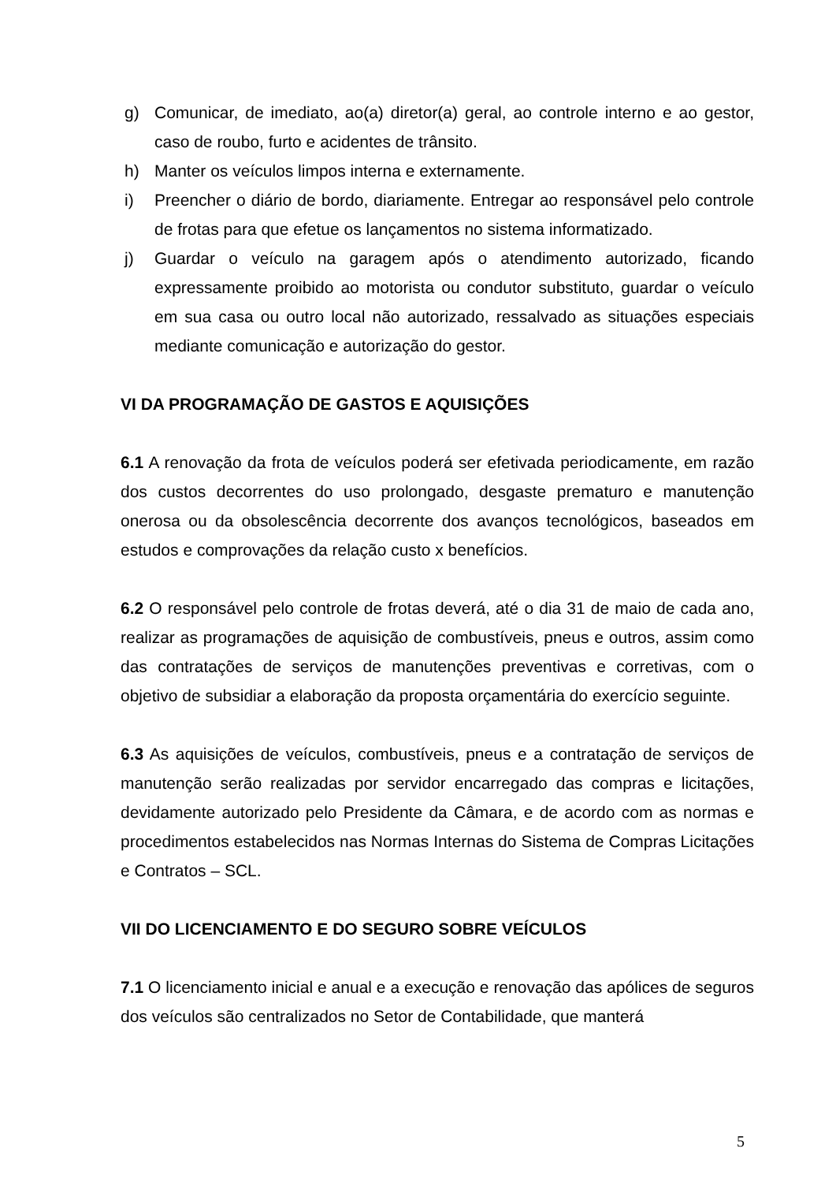g) Comunicar, de imediato, ao(a) diretor(a) geral, ao controle interno e ao gestor, caso de roubo, furto e acidentes de trânsito.
h) Manter os veículos limpos interna e externamente.
i) Preencher o diário de bordo, diariamente. Entregar ao responsável pelo controle de frotas para que efetue os lançamentos no sistema informatizado.
j) Guardar o veículo na garagem após o atendimento autorizado, ficando expressamente proibido ao motorista ou condutor substituto, guardar o veículo em sua casa ou outro local não autorizado, ressalvado as situações especiais mediante comunicação e autorização do gestor.
VI DA PROGRAMAÇÃO DE GASTOS E AQUISIÇÕES
6.1 A renovação da frota de veículos poderá ser efetivada periodicamente, em razão dos custos decorrentes do uso prolongado, desgaste prematuro e manutenção onerosa ou da obsolescência decorrente dos avanços tecnológicos, baseados em estudos e comprovações da relação custo x benefícios.
6.2 O responsável pelo controle de frotas deverá, até o dia 31 de maio de cada ano, realizar as programações de aquisição de combustíveis, pneus e outros, assim como das contratações de serviços de manutenções preventivas e corretivas, com o objetivo de subsidiar a elaboração da proposta orçamentária do exercício seguinte.
6.3 As aquisições de veículos, combustíveis, pneus e a contratação de serviços de manutenção serão realizadas por servidor encarregado das compras e licitações, devidamente autorizado pelo Presidente da Câmara, e de acordo com as normas e procedimentos estabelecidos nas Normas Internas do Sistema de Compras Licitações e Contratos – SCL.
VII DO LICENCIAMENTO E DO SEGURO SOBRE VEÍCULOS
7.1 O licenciamento inicial e anual e a execução e renovação das apólices de seguros dos veículos são centralizados no Setor de Contabilidade, que manterá
5